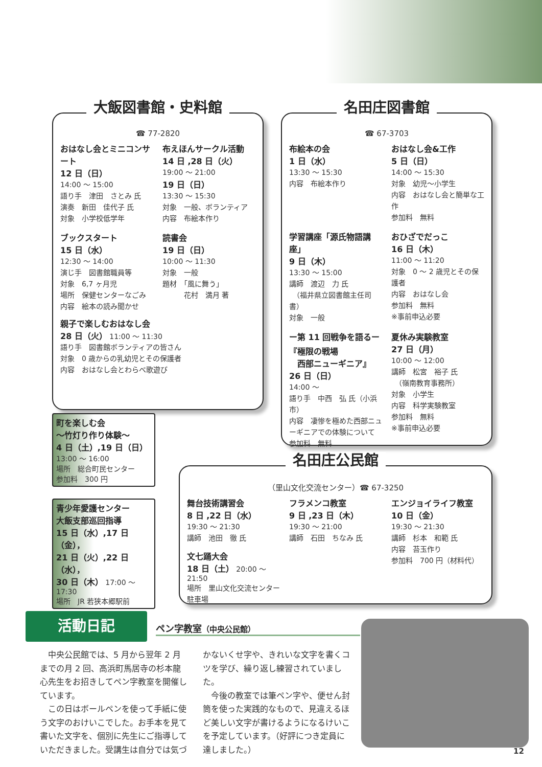大飯図書館・史料館
☎ 77-2820
おはなし会とミニコンサート
12 日（日）
14:00 ～ 15:00
語り手　津田　さとみ 氏
演奏　新田　佳代子 氏
対象　小学校低学年
布えほんサークル活動
14 日 ,28 日（火）
19:00 ～ 21:00
19 日（日）
13:30 ～ 15:30
対象　一般、ボランティア
内容　布絵本作り
ブックスタート
15 日（水）
12:30 ～ 14:00
演じ手　図書館職員等
対象　6,7 ヶ月児
場所　保健センターなごみ
内容　絵本の読み聞かせ
読書会
19 日（日）
10:00 ～ 11:30
対象　一般
題材　「風に舞う」
　　　花村　満月 著
親子で楽しむおはなし会
28 日（火） 11:00 ～ 11:30
語り手　図書館ボランティアの皆さん
対象　0 歳からの乳幼児とその保護者
内容　おはなし会とわらべ歌遊び
名田庄図書館
☎ 67-3703
布絵本の会
1 日（水）
13:30 ～ 15:30
内容　布絵本作り
おはなし会&工作
5 日（日）
14:00 ～ 15:30
対象　幼児～小学生
内容　おはなし会と簡単な工作
参加料　無料
学習講座「源氏物語講座」
9 日（木）
13:30 ～ 15:00
講師　渡辺　力 氏
　（福井県立図書館主任司書）
対象　一般
おひざでだっこ
16 日（木）
11:00 ～ 11:20
対象　0 ～ 2 歳児とその保護者
内容　おはなし会
参加料　無料
※事前申込必要
ー第 11 回戦争を語るー
『極限の戦場
　西部ニューギニア』
26 日（日）
14:00 ～
語り手　中西　弘 氏（小浜市）
内容　凄惨を極めた西部ニューギニアでの体験について
参加料　無料
夏休み実験教室
27 日（月）
10:00 ～ 12:00
講師　松宮　裕子 氏
　（嶺南教育事務所）
対象　小学生
内容　科学実験教室
参加料　無料
※事前申込必要
町を楽しむ会
～竹灯り作り体験～
4 日（土）,19 日（日）
13:00 ～ 16:00
場所　総合町民センター
参加料　300 円
青少年愛護センター
大飯支部巡回指導
15 日（水）,17 日（金），
21 日（火）,22 日（水），
30 日（木） 17:00 ～ 17:30
場所　JR 若狭本郷駅前
名田庄公民館
（里山文化交流センター）☎ 67-3250
舞台技術講習会
8 日 ,22 日（水）
19:30 ～ 21:30
講師　池田　徹 氏
文七踊大会
18 日（土） 20:00 ～ 21:50
場所　里山文化交流センター駐車場
フラメンコ教室
9 日 ,23 日（木）
19:30 ～ 21:00
講師　石田　ちなみ 氏
エンジョイライフ教室
10 日（金）
19:30 ～ 21:30
講師　杉本　和範 氏
内容　苔玉作り
参加料　700 円（材料代）
活動日記 ペン字教室（中央公民館）
　中央公民館では、5 月から翌年 2 月までの月 2 回、高浜町馬居寺の杉本龍心先生をお招きしてペン字教室を開催しています。
　この日はボールペンを使って手紙に使う文字のおけいこでした。お手本を見て書いた文字を、個別に先生にご指導していただきました。受講生は自分では気づかないくせ字や、きれいな文字を書くコツを学び、繰り返し練習されていました。
　今後の教室では筆ペン字や、便せん封筒を使った実践的なもので、見違えるほど美しい文字が書けるようになるけいこを予定しています。（好評につき定員に達しました。）
12